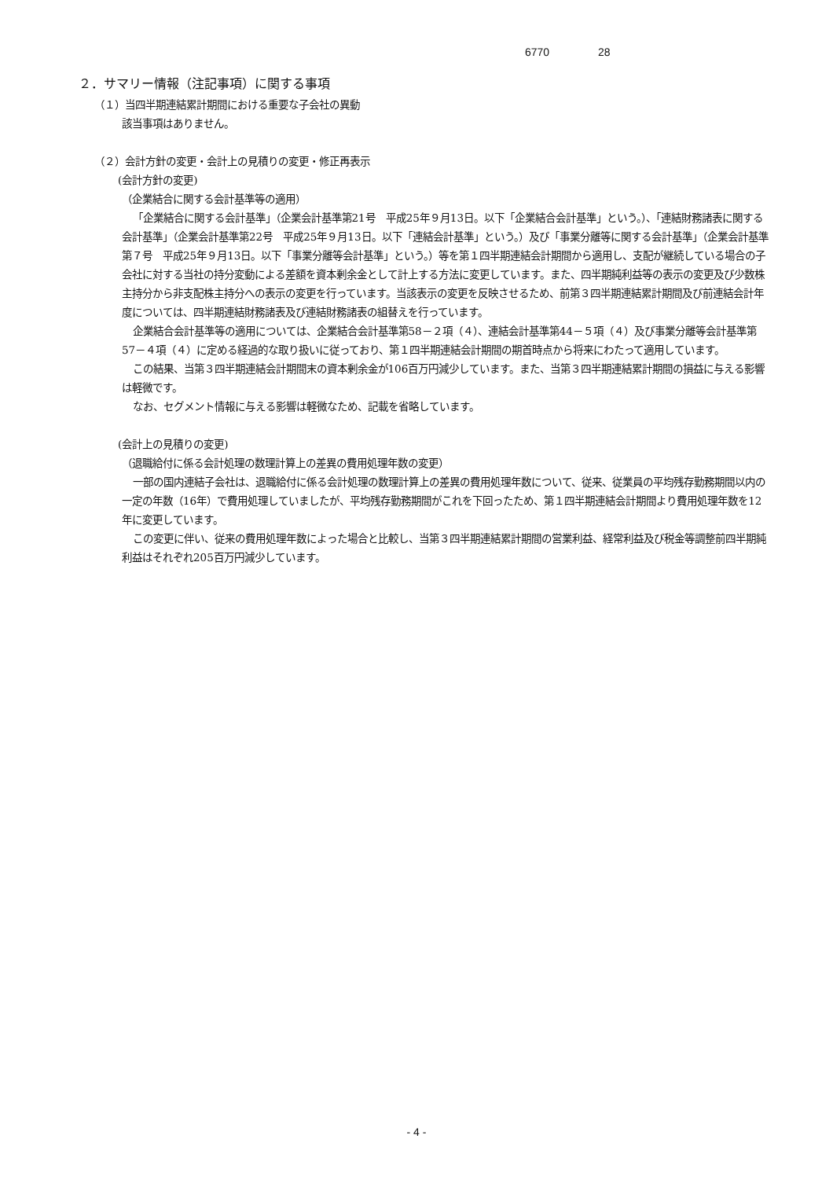6770 28
２．サマリー情報（注記事項）に関する事項
（１）当四半期連結累計期間における重要な子会社の異動
該当事項はありません。
（２）会計方針の変更・会計上の見積りの変更・修正再表示
(会計方針の変更)
（企業結合に関する会計基準等の適用）
「企業結合に関する会計基準」（企業会計基準第21号　平成25年９月13日。以下「企業結合会計基準」という。）、「連結財務諸表に関する会計基準」（企業会計基準第22号　平成25年９月13日。以下「連結会計基準」という。）及び「事業分離等に関する会計基準」（企業会計基準第７号　平成25年９月13日。以下「事業分離等会計基準」という。）等を第１四半期連結会計期間から適用し、支配が継続している場合の子会社に対する当社の持分変動による差額を資本剰余金として計上する方法に変更しています。また、四半期純利益等の表示の変更及び少数株主持分から非支配株主持分への表示の変更を行っています。当該表示の変更を反映させるため、前第３四半期連結累計期間及び前連結会計年度については、四半期連結財務諸表及び連結財務諸表の組替えを行っています。
企業結合会計基準等の適用については、企業結合会計基準第58－２項（４）、連結会計基準第44－５項（４）及び事業分離等会計基準第57－４項（４）に定める経過的な取り扱いに従っており、第１四半期連結会計期間の期首時点から将来にわたって適用しています。
この結果、当第３四半期連結会計期間末の資本剰余金が106百万円減少しています。また、当第３四半期連結累計期間の損益に与える影響は軽微です。
なお、セグメント情報に与える影響は軽微なため、記載を省略しています。
(会計上の見積りの変更)
（退職給付に係る会計処理の数理計算上の差異の費用処理年数の変更）
一部の国内連結子会社は、退職給付に係る会計処理の数理計算上の差異の費用処理年数について、従来、従業員の平均残存勤務期間以内の一定の年数（16年）で費用処理していましたが、平均残存勤務期間がこれを下回ったため、第１四半期連結会計期間より費用処理年数を12年に変更しています。
この変更に伴い、従来の費用処理年数によった場合と比較し、当第３四半期連結累計期間の営業利益、経常利益及び税金等調整前四半期純利益はそれぞれ205百万円減少しています。
- 4 -